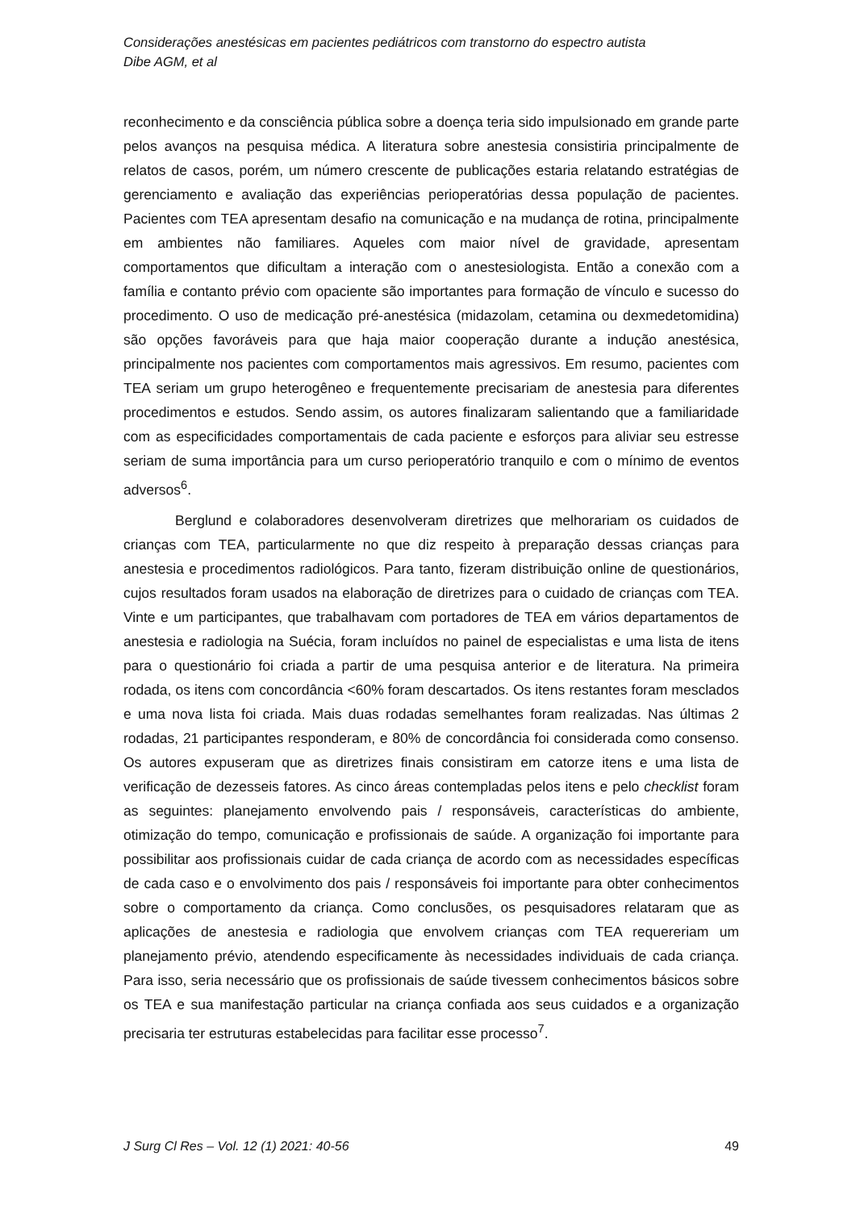Considerações anestésicas em pacientes pediátricos com transtorno do espectro autista
Dibe AGM, et al
reconhecimento e da consciência pública sobre a doença teria sido impulsionado em grande parte pelos avanços na pesquisa médica. A literatura sobre anestesia consistiria principalmente de relatos de casos, porém, um número crescente de publicações estaria relatando estratégias de gerenciamento e avaliação das experiências perioperatórias dessa população de pacientes. Pacientes com TEA apresentam desafio na comunicação e na mudança de rotina, principalmente em ambientes não familiares. Aqueles com maior nível de gravidade, apresentam comportamentos que dificultam a interação com o anestesiologista. Então a conexão com a família e contanto prévio com opaciente são importantes para formação de vínculo e sucesso do procedimento. O uso de medicação pré-anestésica (midazolam, cetamina ou dexmedetomidina) são opções favoráveis para que haja maior cooperação durante a indução anestésica, principalmente nos pacientes com comportamentos mais agressivos. Em resumo, pacientes com TEA seriam um grupo heterogêneo e frequentemente precisariam de anestesia para diferentes procedimentos e estudos. Sendo assim, os autores finalizaram salientando que a familiaridade com as especificidades comportamentais de cada paciente e esforços para aliviar seu estresse seriam de suma importância para um curso perioperatório tranquilo e com o mínimo de eventos adversos<sup>6</sup>.
Berglund e colaboradores desenvolveram diretrizes que melhorariam os cuidados de crianças com TEA, particularmente no que diz respeito à preparação dessas crianças para anestesia e procedimentos radiológicos. Para tanto, fizeram distribuição online de questionários, cujos resultados foram usados na elaboração de diretrizes para o cuidado de crianças com TEA. Vinte e um participantes, que trabalhavam com portadores de TEA em vários departamentos de anestesia e radiologia na Suécia, foram incluídos no painel de especialistas e uma lista de itens para o questionário foi criada a partir de uma pesquisa anterior e de literatura. Na primeira rodada, os itens com concordância <60% foram descartados. Os itens restantes foram mesclados e uma nova lista foi criada. Mais duas rodadas semelhantes foram realizadas. Nas últimas 2 rodadas, 21 participantes responderam, e 80% de concordância foi considerada como consenso. Os autores expuseram que as diretrizes finais consistiram em catorze itens e uma lista de verificação de dezesseis fatores. As cinco áreas contempladas pelos itens e pelo checklist foram as seguintes: planejamento envolvendo pais / responsáveis, características do ambiente, otimização do tempo, comunicação e profissionais de saúde. A organização foi importante para possibilitar aos profissionais cuidar de cada criança de acordo com as necessidades específicas de cada caso e o envolvimento dos pais / responsáveis foi importante para obter conhecimentos sobre o comportamento da criança. Como conclusões, os pesquisadores relataram que as aplicações de anestesia e radiologia que envolvem crianças com TEA requereriam um planejamento prévio, atendendo especificamente às necessidades individuais de cada criança. Para isso, seria necessário que os profissionais de saúde tivessem conhecimentos básicos sobre os TEA e sua manifestação particular na criança confiada aos seus cuidados e a organização precisaria ter estruturas estabelecidas para facilitar esse processo<sup>7</sup>.
J Surg Cl Res – Vol. 12 (1) 2021: 40-56 49